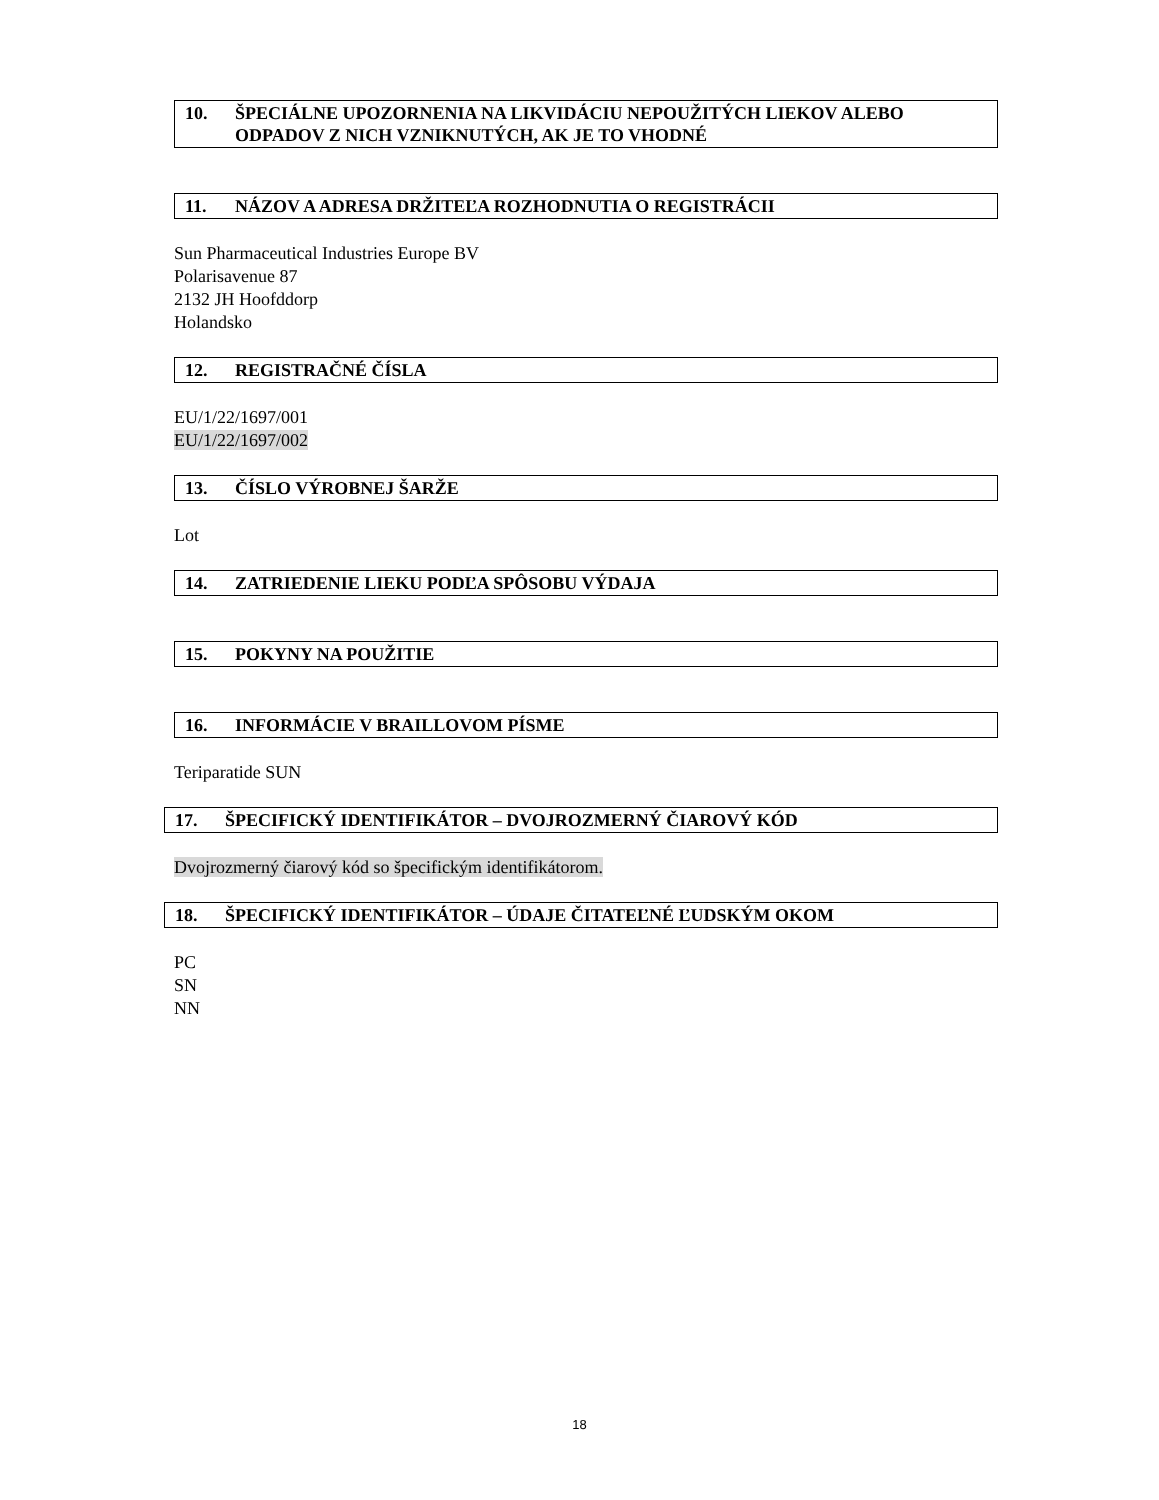10. ŠPECIÁLNE UPOZORNENIA NA LIKVIDÁCIU NEPOUŽITÝCH LIEKOV ALEBO ODPADOV Z NICH VZNIKNUTÝCH, AK JE TO VHODNÉ
11. NÁZOV A ADRESA DRŽITEĽA ROZHODNUTIA O REGISTRÁCII
Sun Pharmaceutical Industries Europe BV
Polarisavenue 87
2132 JH Hoofddorp
Holandsko
12. REGISTRAČNÉ ČÍSLA
EU/1/22/1697/001
EU/1/22/1697/002
13. ČÍSLO VÝROBNEJ ŠARŽE
Lot
14. ZATRIEDENIE LIEKU PODĽA SPÔSOBU VÝDAJA
15. POKYNY NA POUŽITIE
16. INFORMÁCIE V BRAILLOVOM PÍSME
Teriparatide SUN
17. ŠPECIFICKÝ IDENTIFIKÁTOR – DVOJROZMERNÝ ČIAROVÝ KÓD
Dvojrozmerný čiarový kód so špecifickým identifikátorom.
18. ŠPECIFICKÝ IDENTIFIKÁTOR – ÚDAJE ČITATEĽNÉ ĽUDSKÝM OKOM
PC
SN
NN
18